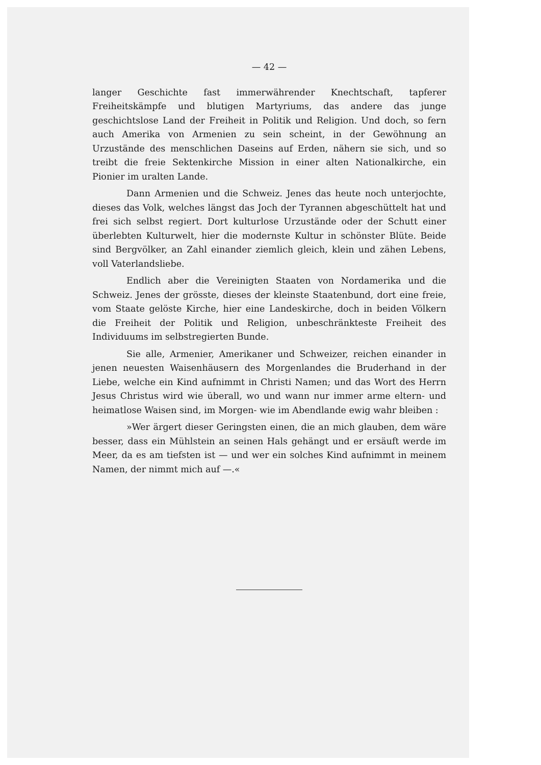— 42 —
langer Geschichte fast immerwährender Knechtschaft, tapferer Freiheitskämpfe und blutigen Martyriums, das andere das junge geschichtslose Land der Freiheit in Politik und Religion. Und doch, so fern auch Amerika von Armenien zu sein scheint, in der Gewöhnung an Urzustände des menschlichen Daseins auf Erden, nähern sie sich, und so treibt die freie Sektenkirche Mission in einer alten Nationalkirche, ein Pionier im uralten Lande.
Dann Armenien und die Schweiz. Jenes das heute noch unterjochte, dieses das Volk, welches längst das Joch der Tyrannen abgeschüttelt hat und frei sich selbst regiert. Dort kulturlose Urzustände oder der Schutt einer überlebten Kulturwelt, hier die modernste Kultur in schönster Blüte. Beide sind Bergvölker, an Zahl einander ziemlich gleich, klein und zähen Lebens, voll Vaterlandsliebe.
Endlich aber die Vereinigten Staaten von Nordamerika und die Schweiz. Jenes der grösste, dieses der kleinste Staatenbund, dort eine freie, vom Staate gelöste Kirche, hier eine Landeskirche, doch in beiden Völkern die Freiheit der Politik und Religion, unbeschränkteste Freiheit des Individuums im selbstregierten Bunde.
Sie alle, Armenier, Amerikaner und Schweizer, reichen einander in jenen neuesten Waisenhäusern des Morgenlandes die Bruderhand in der Liebe, welche ein Kind aufnimmt in Christi Namen; und das Wort des Herrn Jesus Christus wird wie überall, wo und wann nur immer arme eltern- und heimatlose Waisen sind, im Morgen- wie im Abendlande ewig wahr bleiben :
»Wer ärgert dieser Geringsten einen, die an mich glauben, dem wäre besser, dass ein Mühlstein an seinen Hals gehängt und er ersäuft werde im Meer, da es am tiefsten ist — und wer ein solches Kind aufnimmt in meinem Namen, der nimmt mich auf —.«